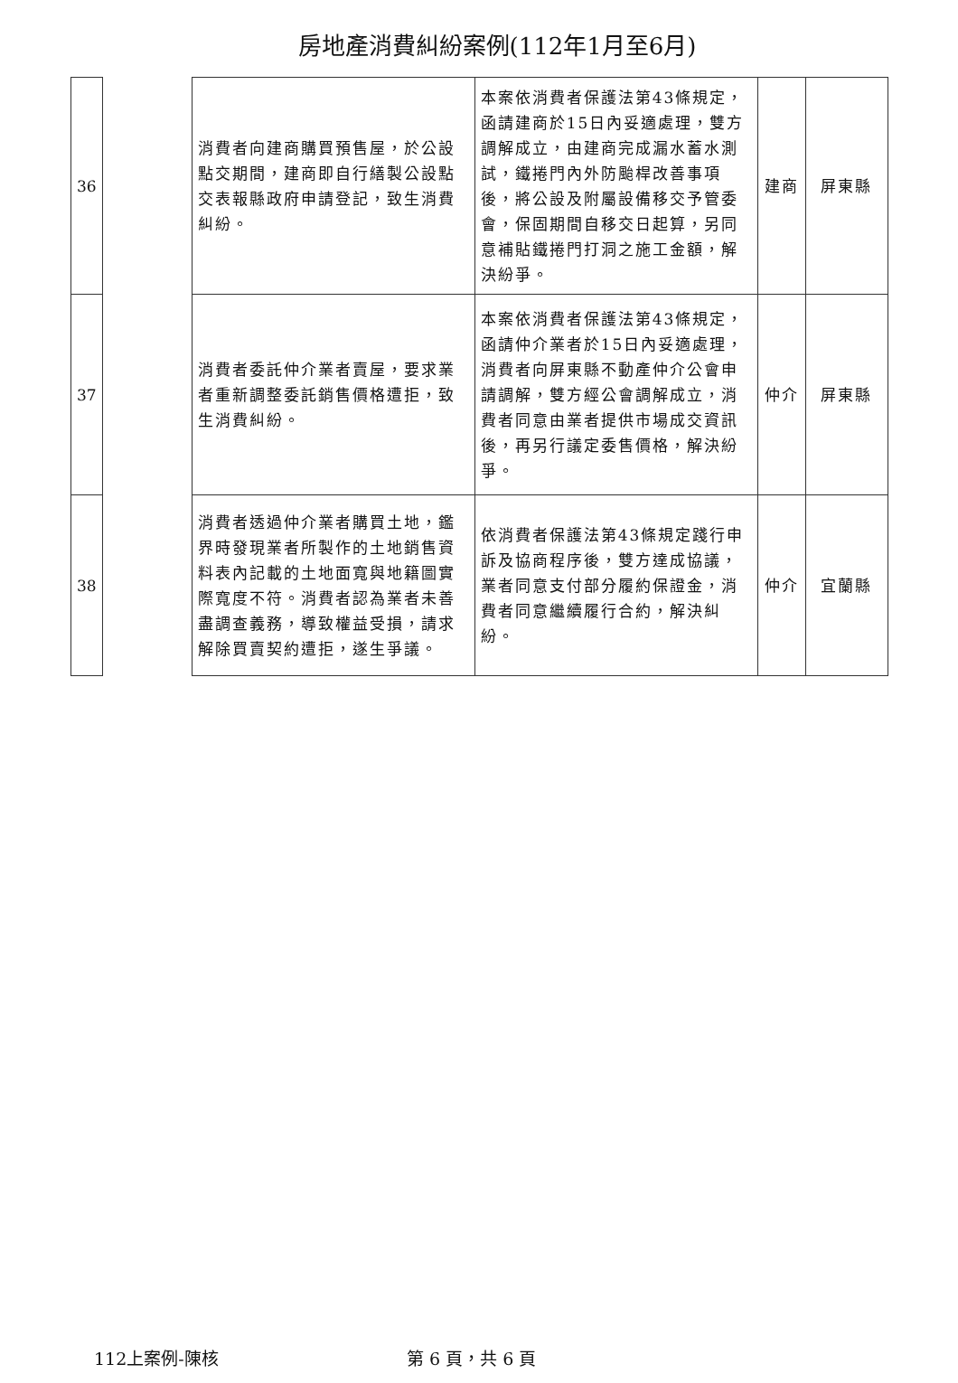房地產消費糾紛案例(112年1月至6月)
| 36 | | 消費者向建商購買預售屋，於公設點交期間，建商即自行繕製公設點交表報縣政府申請登記，致生消費糾紛。 | 本案依消費者保護法第43條規定，函請建商於15日內妥適處理，雙方調解成立，由建商完成漏水蓄水測試，鐵捲門內外防颱桿改善事項後，將公設及附屬設備移交予管委會，保固期間自移交日起算，另同意補貼鐵捲門打洞之施工金額，解決紛爭。 | 建商 | 屏東縣 |
| 37 | | 消費者委託仲介業者賣屋，要求業者重新調整委託銷售價格遭拒，致生消費糾紛。 | 本案依消費者保護法第43條規定，函請仲介業者於15日內妥適處理，消費者向屏東縣不動產仲介公會申請調解，雙方經公會調解成立，消費者同意由業者提供市場成交資訊後，再另行議定委售價格，解決紛爭。 | 仲介 | 屏東縣 |
| 38 | | 消費者透過仲介業者購買土地，鑑界時發現業者所製作的土地銷售資料表內記載的土地面寬與地籍圖實際寬度不符。消費者認為業者未善盡調查義務，導致權益受損，請求解除買賣契約遭拒，遂生爭議。 | 依消費者保護法第43條規定踐行申訴及協商程序後，雙方達成協議，業者同意支付部分履約保證金，消費者同意繼續履行合約，解決糾紛。 | 仲介 | 宜蘭縣 |
112上案例-陳核 第 6 頁，共 6 頁